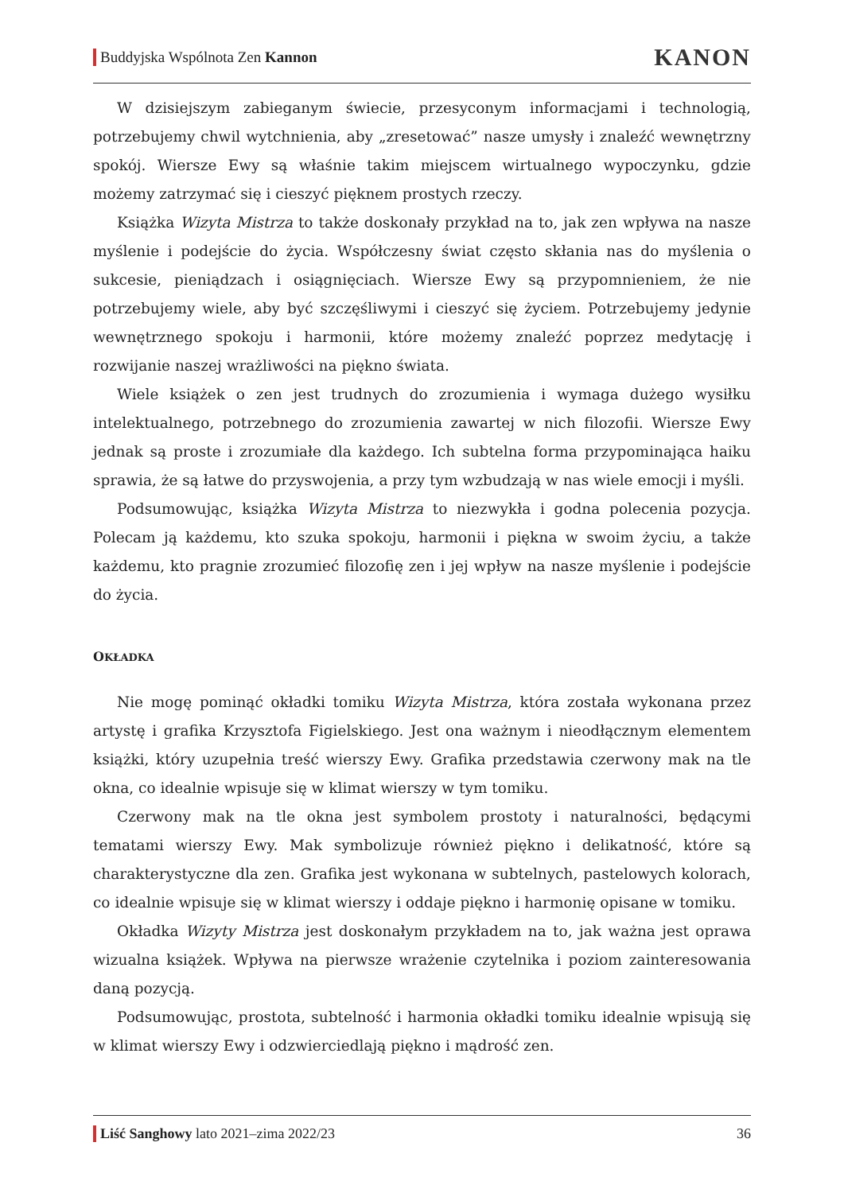Buddyjska Wspólnota Zen Kannon
KANON
W dzisiejszym zabieganym świecie, przesyconym informacjami i technologią, potrzebujemy chwil wytchnienia, aby „zresetować” nasze umysły i znaleźć wewnętrzny spokój. Wiersze Ewy są właśnie takim miejscem wirtualnego wypoczynku, gdzie możemy zatrzymać się i cieszyć pięknem prostych rzeczy.
Książka Wizyta Mistrza to także doskonały przykład na to, jak zen wpływa na nasze myślenie i podejście do życia. Współczesny świat często skłania nas do myślenia o sukcesie, pieniądzach i osiągnięciach. Wiersze Ewy są przypomnieniem, że nie potrzebujemy wiele, aby być szczęśliwymi i cieszyć się życiem. Potrzebujemy jedynie wewnętrznego spokoju i harmonii, które możemy znaleźć poprzez medytację i rozwijanie naszej wrażliwości na piękno świata.
Wiele książek o zen jest trudnych do zrozumienia i wymaga dużego wysiłku intelektualnego, potrzebnego do zrozumienia zawartej w nich filozofii. Wiersze Ewy jednak są proste i zrozumiałe dla każdego. Ich subtelna forma przypominająca haiku sprawia, że są łatwe do przyswojenia, a przy tym wzbudzają w nas wiele emocji i myśli.
Podsumowując, książka Wizyta Mistrza to niezwykła i godna polecenia pozycja. Polecam ją każdemu, kto szuka spokoju, harmonii i piękna w swoim życiu, a także każdemu, kto pragnie zrozumieć filozofię zen i jej wpływ na nasze myślenie i podejście do życia.
OKŁADKA
Nie mogę pominąć okładki tomiku Wizyta Mistrza, która została wykonana przez artystę i grafika Krzysztofa Figielskiego. Jest ona ważnym i nieodłącznym elementem książki, który uzupełnia treść wierszy Ewy. Grafika przedstawia czerwony mak na tle okna, co idealnie wpisuje się w klimat wierszy w tym tomiku.
Czerwony mak na tle okna jest symbolem prostoty i naturalności, będącymi tematami wierszy Ewy. Mak symbolizuje również piękno i delikatność, które są charakterystyczne dla zen. Grafika jest wykonana w subtelnych, pastelowych kolorach, co idealnie wpisuje się w klimat wierszy i oddaje piękno i harmonię opisane w tomiku.
Okładka Wizyty Mistrza jest doskonałym przykładem na to, jak ważna jest oprawa wizualna książek. Wpływa na pierwsze wrażenie czytelnika i poziom zainteresowania daną pozycją.
Podsumowując, prostota, subtelność i harmonia okładki tomiku idealnie wpisują się w klimat wierszy Ewy i odzwierciedlają piękno i mądrość zen.
Liść Sanghowy lato 2021–zima 2022/23 36